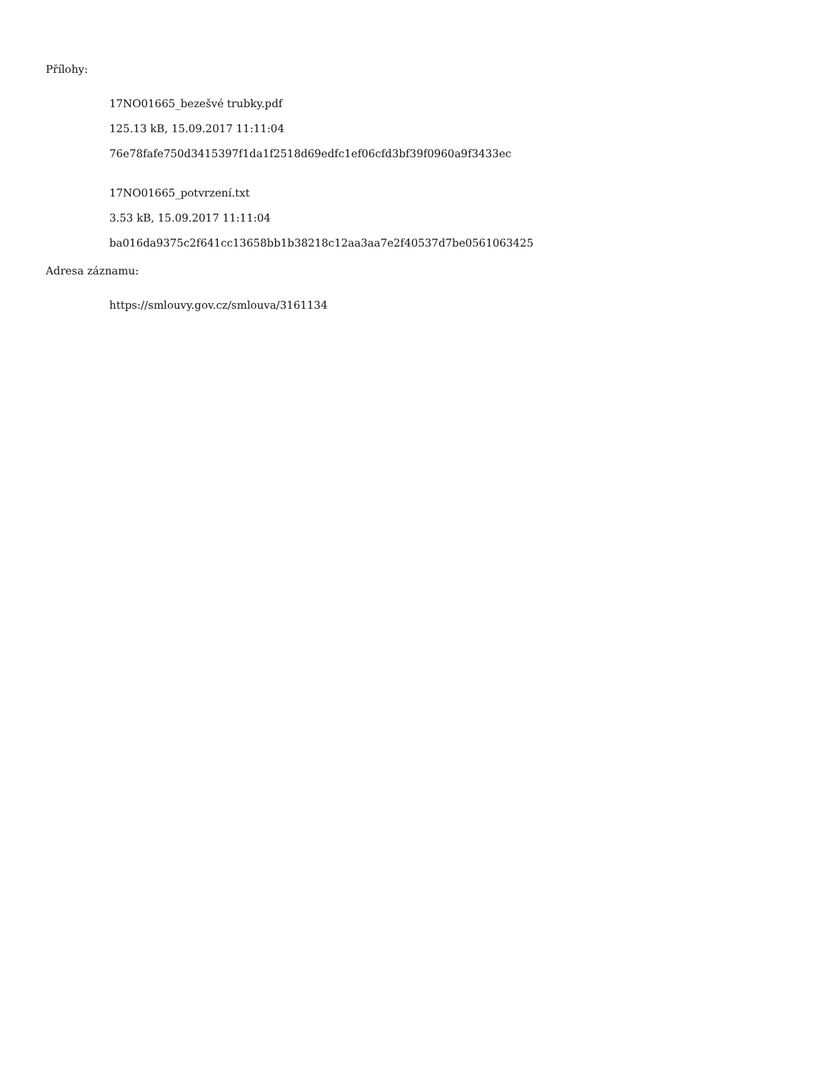Přílohy:
17NO01665_bezešvé trubky.pdf
125.13 kB, 15.09.2017 11:11:04
76e78fafe750d3415397f1da1f2518d69edfc1ef06cfd3bf39f0960a9f3433ec
17NO01665_potvrzení.txt
3.53 kB, 15.09.2017 11:11:04
ba016da9375c2f641cc13658bb1b38218c12aa3aa7e2f40537d7be0561063425
Adresa záznamu:
https://smlouvy.gov.cz/smlouva/3161134